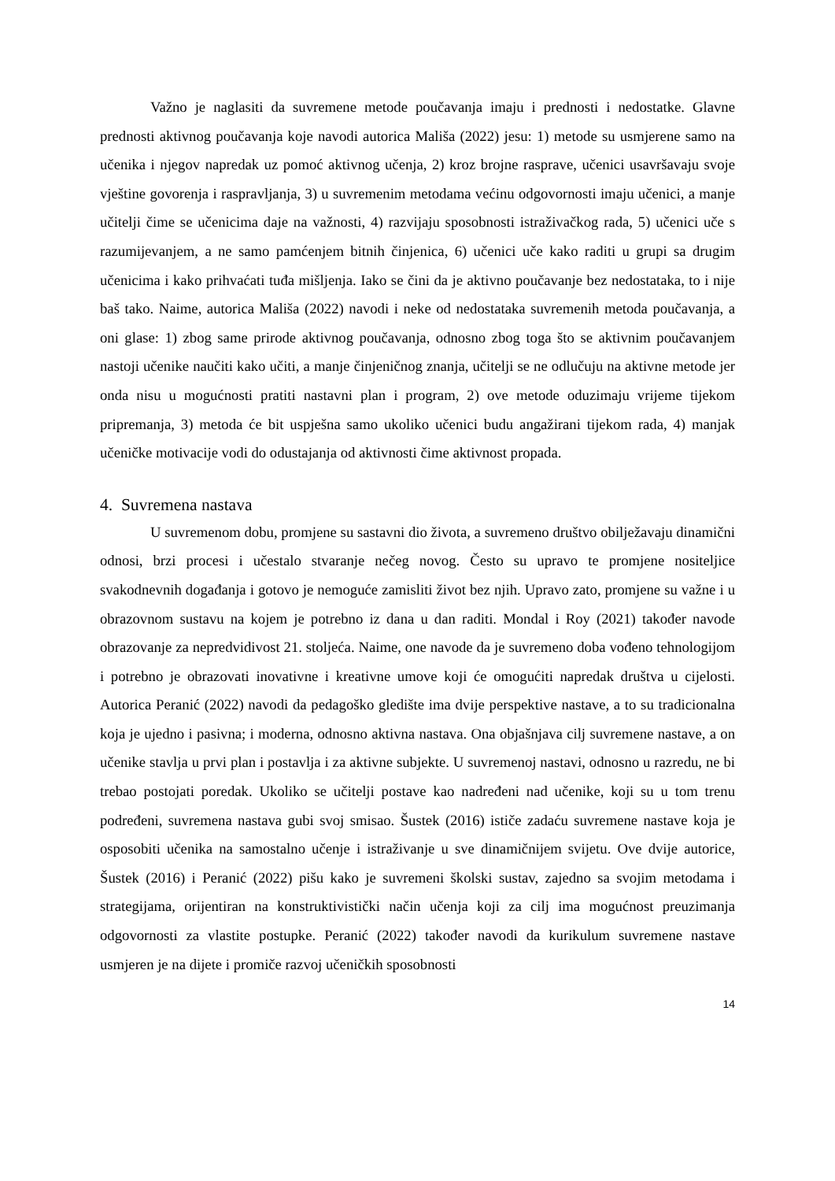Važno je naglasiti da suvremene metode poučavanja imaju i prednosti i nedostatke. Glavne prednosti aktivnog poučavanja koje navodi autorica Mališa (2022) jesu: 1) metode su usmjerene samo na učenika i njegov napredak uz pomoć aktivnog učenja, 2) kroz brojne rasprave, učenici usavršavaju svoje vještine govorenja i raspravljanja, 3) u suvremenim metodama većinu odgovornosti imaju učenici, a manje učitelji čime se učenicima daje na važnosti, 4) razvijaju sposobnosti istraživačkog rada, 5) učenici uče s razumijevanjem, a ne samo pamćenjem bitnih činjenica, 6) učenici uče kako raditi u grupi sa drugim učenicima i kako prihvaćati tuđa mišljenja. Iako se čini da je aktivno poučavanje bez nedostataka, to i nije baš tako. Naime, autorica Mališa (2022) navodi i neke od nedostataka suvremenih metoda poučavanja, a oni glase: 1) zbog same prirode aktivnog poučavanja, odnosno zbog toga što se aktivnim poučavanjem nastoji učenike naučiti kako učiti, a manje činjeničnog znanja, učitelji se ne odlučuju na aktivne metode jer onda nisu u mogućnosti pratiti nastavni plan i program, 2) ove metode oduzimaju vrijeme tijekom pripremanja, 3) metoda će bit uspješna samo ukoliko učenici budu angažirani tijekom rada, 4) manjak učeničke motivacije vodi do odustajanja od aktivnosti čime aktivnost propada.
4. Suvremena nastava
U suvremenom dobu, promjene su sastavni dio života, a suvremeno društvo obilježavaju dinamični odnosi, brzi procesi i učestalo stvaranje nečeg novog. Često su upravo te promjene nositeljice svakodnevnih događanja i gotovo je nemoguće zamisliti život bez njih. Upravo zato, promjene su važne i u obrazovnom sustavu na kojem je potrebno iz dana u dan raditi. Mondal i Roy (2021) također navode obrazovanje za nepredvidivost 21. stoljeća. Naime, one navode da je suvremeno doba vođeno tehnologijom i potrebno je obrazovati inovativne i kreativne umove koji će omogućiti napredak društva u cijelosti. Autorica Peranić (2022) navodi da pedagoško gledište ima dvije perspektive nastave, a to su tradicionalna koja je ujedno i pasivna; i moderna, odnosno aktivna nastava. Ona objašnjava cilj suvremene nastave, a on učenike stavlja u prvi plan i postavlja i za aktivne subjekte. U suvremenoj nastavi, odnosno u razredu, ne bi trebao postojati poredak. Ukoliko se učitelji postave kao nadređeni nad učenike, koji su u tom trenu podređeni, suvremena nastava gubi svoj smisao. Šustek (2016) ističe zadaću suvremene nastave koja je osposobiti učenika na samostalno učenje i istraživanje u sve dinamičnijem svijetu. Ove dvije autorice, Šustek (2016) i Peranić (2022) pišu kako je suvremeni školski sustav, zajedno sa svojim metodama i strategijama, orijentiran na konstruktivistički način učenja koji za cilj ima mogućnost preuzimanja odgovornosti za vlastite postupke. Peranić (2022) također navodi da kurikulum suvremene nastave usmjeren je na dijete i promiče razvoj učeničkih sposobnosti
14